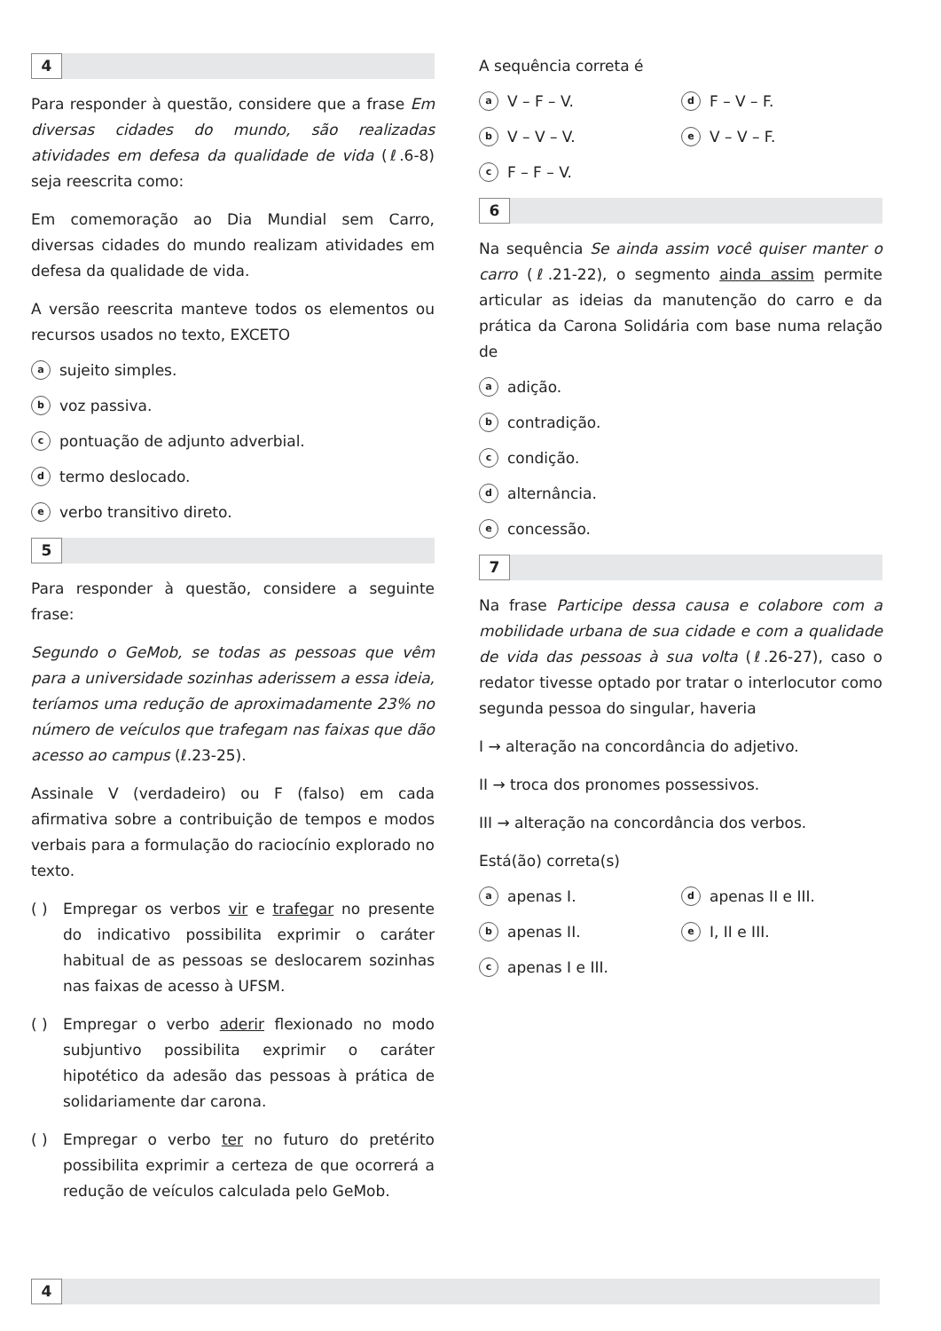4
Para responder à questão, considere que a frase Em diversas cidades do mundo, são realizadas atividades em defesa da qualidade de vida (ℓ.6-8) seja reescrita como:
Em comemoração ao Dia Mundial sem Carro, diversas cidades do mundo realizam atividades em defesa da qualidade de vida.
A versão reescrita manteve todos os elementos ou recursos usados no texto, EXCETO
asujeito simples.
bvoz passiva.
cpontuação de adjunto adverbial.
dtermo deslocado.
everbo transitivo direto.
5
Para responder à questão, considere a seguinte frase:
Segundo o GeMob, se todas as pessoas que vêm para a universidade sozinhas aderissem a essa ideia, teríamos uma redução de aproximadamente 23% no número de veículos que trafegam nas faixas que dão acesso ao campus (ℓ.23-25).
Assinale V (verdadeiro) ou F (falso) em cada afirmativa sobre a contribuição de tempos e modos verbais para a formulação do raciocínio explorado no texto.
( ) Empregar os verbos vir e trafegar no presente do indicativo possibilita exprimir o caráter habitual de as pessoas se deslocarem sozinhas nas faixas de acesso à UFSM.
( ) Empregar o verbo aderir flexionado no modo subjuntivo possibilita exprimir o caráter hipotético da adesão das pessoas à prática de solidariamente dar carona.
( ) Empregar o verbo ter no futuro do pretérito possibilita exprimir a certeza de que ocorrerá a redução de veículos calculada pelo GeMob.
A sequência correta é
a V – F – V.
d F – V – F.
b V – V – V.
e V – V – F.
c F – F – V.
6
Na sequência Se ainda assim você quiser manter o carro (ℓ.21-22), o segmento ainda assim permite articular as ideias da manutenção do carro e da prática da Carona Solidária com base numa relação de
aadição.
bcontradição.
ccondição.
dalternância.
econcessão.
7
Na frase Participe dessa causa e colabore com a mobilidade urbana de sua cidade e com a qualidade de vida das pessoas à sua volta (ℓ.26-27), caso o redator tivesse optado por tratar o interlocutor como segunda pessoa do singular, haveria
I → alteração na concordância do adjetivo.
II → troca dos pronomes possessivos.
III → alteração na concordância dos verbos.
Está(ão) correta(s)
aapenas I.
dapenas II e III.
bapenas II.
e I, II e III.
capenas I e III.
4